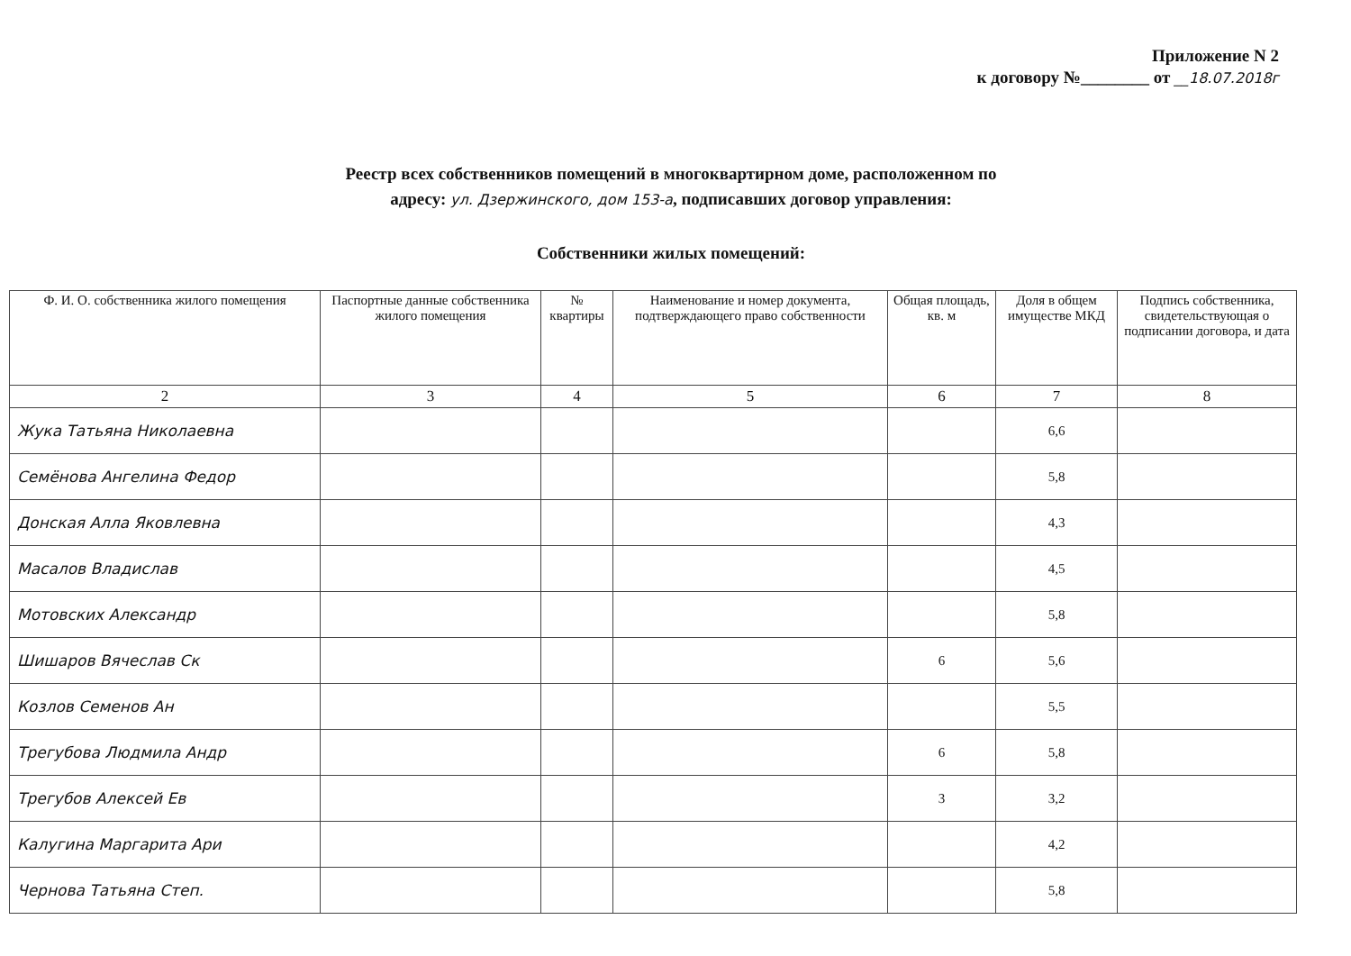Приложение N 2
к договору №________ от __18.07.2018г
Реестр всех собственников помещений в многоквартирном доме, расположенном по
адресу: ул. Дзержинского, дом 153-а, подписавших договор управления:
Собственники жилых помещений:
| Ф. И. О. собственника жилого помещения | Паспортные данные собственника жилого помещения | № квартиры | Наименование и номер документа, подтверждающего право собственности | Общая площадь, кв. м | Доля в общем имуществе МКД | Подпись собственника, свидетельствующая о подписании договора, и дата |
| --- | --- | --- | --- | --- | --- | --- |
| 2 | 3 | 4 | 5 | 6 | 7 | 8 |
| Жука Татьяна Николаевна | | | | | 6,6 | |
| Семёнова Ангелина Федор | | | | | 5,8 | |
| Донская Алла Яковлевна | | | | | 4,3 | |
| Масалов Владислав | | | | | 4,5 | |
| Мотовских Александр | | | | | 5,8 | |
| Шишаров Вячеслав Ск | | | | 6 | 5,6 | |
| Козлов Семенов Ан | | | | | 5,5 | |
| Трегубова Людмила Андр | | | | 6 | 5,8 | |
| Трегубов Алексей Ев | | | | 3 | 3,2 | |
| Калугина Маргарита Ари | | | | | 4,2 | |
| Чернова Татьяна Степ. | | | | | 5,8 | |